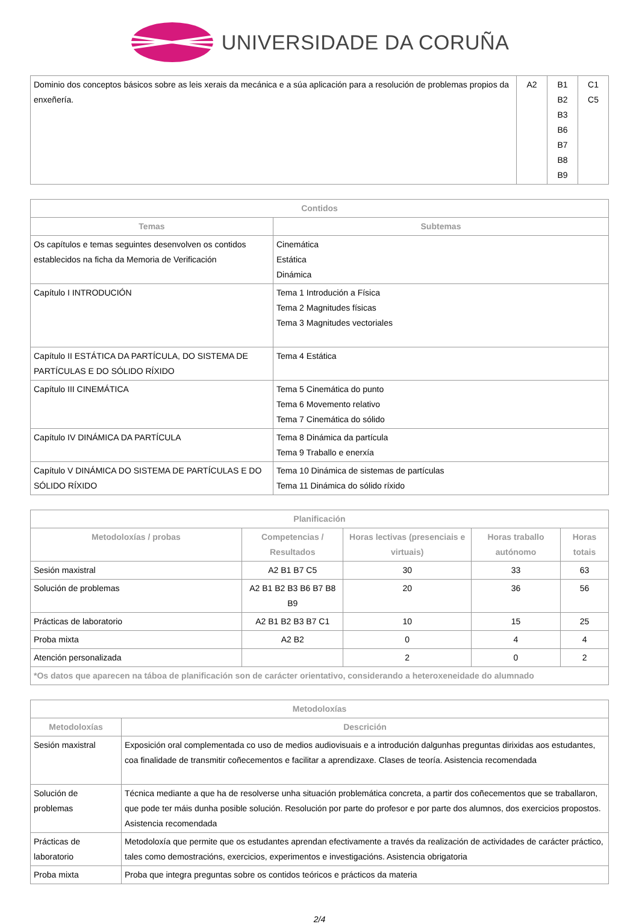UNIVERSIDADE DA CORUÑA
| Dominio dos conceptos básicos sobre as leis xerais da mecánica e a súa aplicación para a resolución de problemas propios da enxeñería. | A2 | B1 B2 B3 B6 B7 B8 B9 | C1 C5 |
| Contidos | |
| --- | --- |
| Temas | Subtemas |
| Os capítulos e temas seguintes desenvolven os contidos establecidos na ficha da Memoria de Verificación | Cinemática Estática Dinámica |
| Capítulo I INTRODUCIÓN | Tema 1 Introdución a Física Tema 2 Magnitudes físicas Tema 3 Magnitudes vectoriales |
| Capítulo II ESTÁTICA DA PARTÍCULA, DO SISTEMA DE PARTÍCULAS E DO SÓLIDO RÍXIDO | Tema 4 Estática |
| Capítulo III CINEMÁTICA | Tema 5 Cinemática do punto Tema 6 Movemento relativo Tema 7 Cinemática do sólido |
| Capítulo IV DINÁMICA DA PARTÍCULA | Tema 8 Dinámica da partícula Tema 9 Traballo e enerxía |
| Capítulo V DINÁMICA DO SISTEMA DE PARTÍCULAS E DO SÓLIDO RÍXIDO | Tema 10 Dinámica de sistemas de partículas Tema 11 Dinámica do sólido ríxido |
| Planificación | | | | |
| --- | --- | --- | --- | --- |
| Metodoloxías / probas | Competencias / Resultados | Horas lectivas (presenciais e virtuais) | Horas traballo autónomo | Horas totais |
| Sesión maxistral | A2 B1 B7 C5 | 30 | 33 | 63 |
| Solución de problemas | A2 B1 B2 B3 B6 B7 B8 B9 | 20 | 36 | 56 |
| Prácticas de laboratorio | A2 B1 B2 B3 B7 C1 | 10 | 15 | 25 |
| Proba mixta | A2 B2 | 0 | 4 | 4 |
| Atención personalizada | | 2 | 0 | 2 |
| *Os datos que aparecen na táboa de planificación son de carácter orientativo, considerando a heteroxeneidade do alumnado | | | | |
| Metodoloxías | |
| --- | --- |
| Metodoloxías | Descrición |
| Sesión maxistral | Exposición oral complementada co uso de medios audiovisuais e a introdución dalgunhas preguntas dirixidas aos estudantes, coa finalidade de transmitir coñecementos e facilitar a aprendizaxe. Clases de teoría. Asistencia recomendada |
| Solución de problemas | Técnica mediante a que ha de resolverse unha situación problemática concreta, a partir dos coñecementos que se traballaron, que pode ter máis dunha posible solución. Resolución por parte do profesor e por parte dos alumnos, dos exercicios propostos. Asistencia recomendada |
| Prácticas de laboratorio | Metodoloxía que permite que os estudantes aprendan efectivamente a través da realización de actividades de carácter práctico, tales como demostracións, exercicios, experimentos e investigacións. Asistencia obrigatoria |
| Proba mixta | Proba que integra preguntas sobre os contidos teóricos e prácticos da materia |
2/4